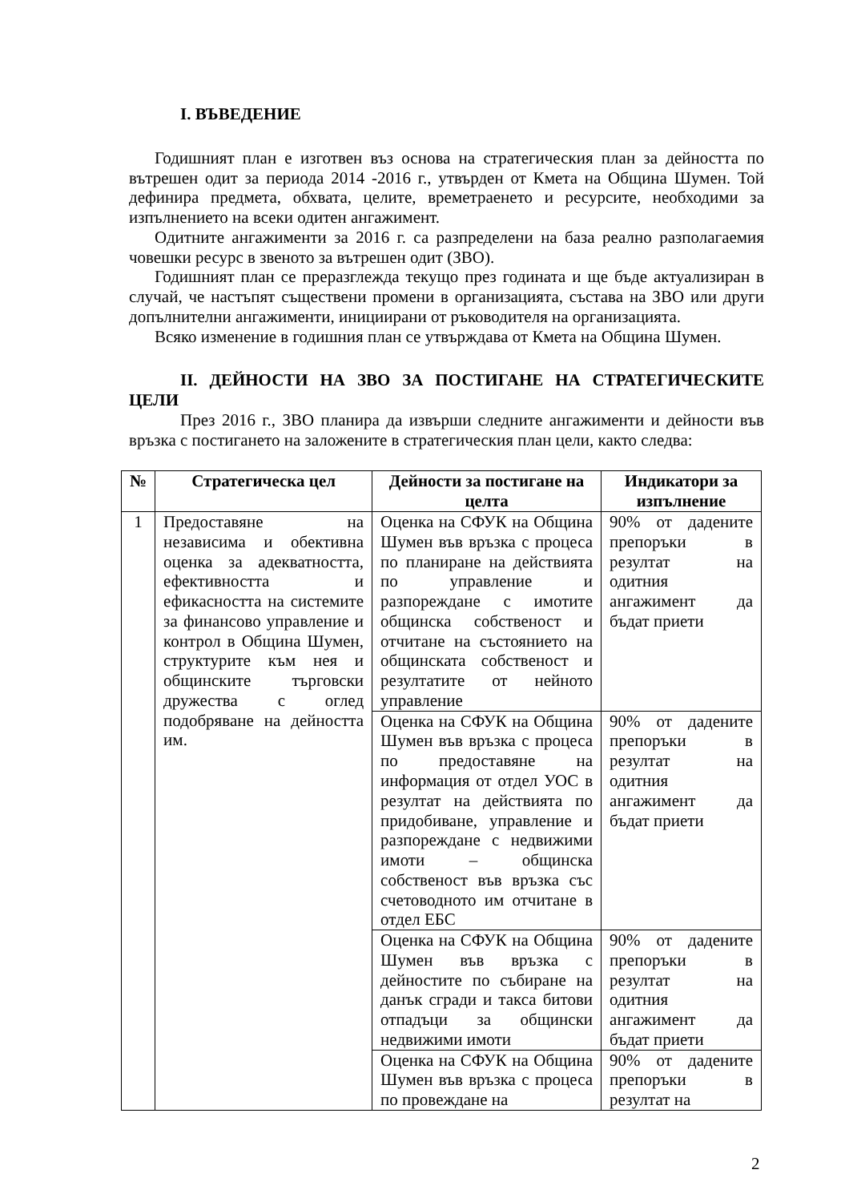I. ВЪВЕДЕНИЕ
Годишният план е изготвен въз основа на стратегическия план за дейността по вътрешен одит за периода 2014 -2016 г., утвърден от Кмета на Община Шумен. Той дефинира предмета, обхвата, целите, времетраенето и ресурсите, необходими за изпълнението на всеки одитен ангажимент.
Одитните ангажименти за 2016 г. са разпределени на база реално разполагаемия човешки ресурс в звеното за вътрешен одит (ЗВО).
Годишният план се преразглежда текущо през годината и ще бъде актуализиран в случай, че настъпят съществени промени в организацията, състава на ЗВО или други допълнителни ангажименти, инициирани от ръководителя на организацията.
Всяко изменение в годишния план се утвърждава от Кмета на Община Шумен.
II. ДЕЙНОСТИ НА ЗВО ЗА ПОСТИГАНЕ НА СТРАТЕГИЧЕСКИТЕ ЦЕЛИ
През 2016 г., ЗВО планира да извърши следните ангажименти и дейности във връзка с постигането на заложените в стратегическия план цели, както следва:
| № | Стратегическа цел | Дейности за постигане на целта | Индикатори за изпълнение |
| --- | --- | --- | --- |
| 1 | Предоставяне на независима и обективна оценка за адекватността, ефективността и ефикасността на системите за финансово управление и контрол в Община Шумен, структурите към нея и общинските търговски дружества с оглед подобряване на дейността им. | Оценка на СФУК на Община Шумен във връзка с процеса по планиране на действията по управление и разпореждане с имотите общинска собственост и отчитане на състоянието на общинската собственост и резултатите от нейното управление | 90% от дадените препоръки в резултат на одитния ангажимент да бъдат приети |
| | | Оценка на СФУК на Община Шумен във връзка с процеса по предоставяне на информация от отдел УОС в резултат на действията по придобиване, управление и разпореждане с недвижими имоти – общинска собственост във връзка със счетоводното им отчитане в отдел ЕБС | 90% от дадените препоръки в резултат на одитния ангажимент да бъдат приети |
| | | Оценка на СФУК на Община Шумен във връзка с дейностите по събиране на данък сгради и такса битови отпадъци за общински недвижими имоти | 90% от дадените препоръки в резултат на одитния ангажимент да бъдат приети |
| | | Оценка на СФУК на Община Шумен във връзка с процеса по провеждане на | 90% от дадените препоръки в резултат на |
2